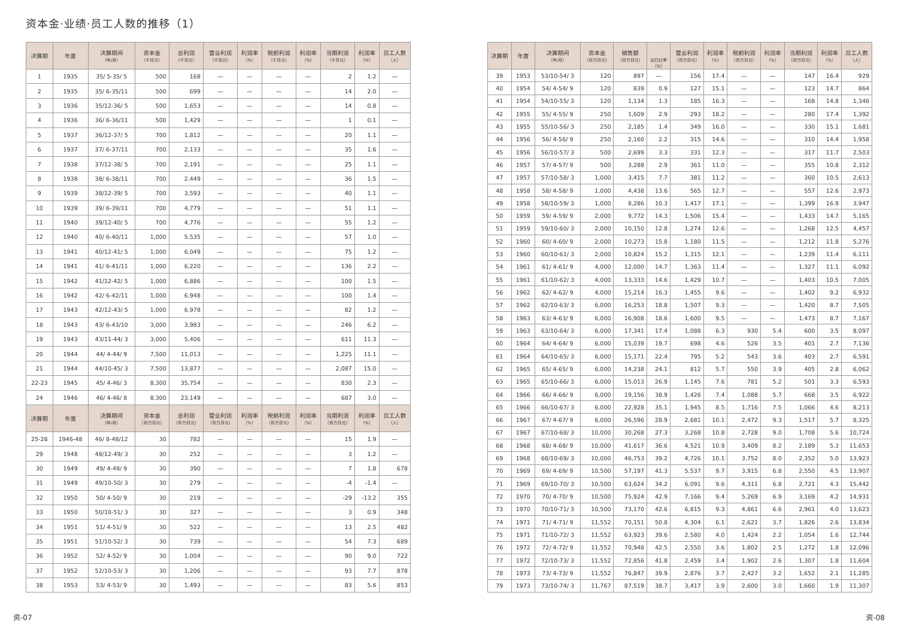资本金·业绩·员工人数的推移（1）
| 决算期 | 年度 | 决算期间 （年/月） | 资本金 （千日元） | 总利润 （千日元） | 营业利润 （千日元） | 利润率 （%） | 税前利润 （千日元） | 利润率 （%） | 当期利润 （千日元） | 利润率 （%） | 员工人数 （人） |
| --- | --- | --- | --- | --- | --- | --- | --- | --- | --- | --- | --- |
| 1 | 1935 | 35/ 5-35/ 5 | 500 | 168 | — | — | — | — | 2 | 1.2 | — |
| 2 | 1935 | 35/ 6-35/11 | 500 | 699 | — | — | — | — | 14 | 2.0 | — |
| 3 | 1936 | 35/12-36/ 5 | 500 | 1,653 | — | — | — | — | 14 | 0.8 | — |
| 4 | 1936 | 36/ 6-36/11 | 500 | 1,429 | — | — | — | — | 1 | 0.1 | — |
| 5 | 1937 | 36/12-37/ 5 | 700 | 1,812 | — | — | — | — | 20 | 1.1 | — |
| 6 | 1937 | 37/ 6-37/11 | 700 | 2,133 | — | — | — | — | 35 | 1.6 | — |
| 7 | 1938 | 37/12-38/ 5 | 700 | 2,191 | — | — | — | — | 25 | 1.1 | — |
| 8 | 1938 | 38/ 6-38/11 | 700 | 2,449 | — | — | — | — | 36 | 1.5 | — |
| 9 | 1939 | 38/12-39/ 5 | 700 | 3,593 | — | — | — | — | 40 | 1.1 | — |
| 10 | 1939 | 39/ 6-39/11 | 700 | 4,779 | — | — | — | — | 51 | 1.1 | — |
| 11 | 1940 | 39/12-40/ 5 | 700 | 4,776 | — | — | — | — | 55 | 1.2 | — |
| 12 | 1940 | 40/ 6-40/11 | 1,000 | 5,535 | — | — | — | — | 57 | 1.0 | — |
| 13 | 1941 | 40/12-41/ 5 | 1,000 | 6,049 | — | — | — | — | 75 | 1.2 | — |
| 14 | 1941 | 41/ 6-41/11 | 1,000 | 6,220 | — | — | — | — | 136 | 2.2 | — |
| 15 | 1942 | 41/12-42/ 5 | 1,000 | 6,886 | — | — | — | — | 100 | 1.5 | — |
| 16 | 1942 | 42/ 6-42/11 | 1,000 | 6,948 | — | — | — | — | 100 | 1.4 | — |
| 17 | 1943 | 42/12-43/ 5 | 1,000 | 6,978 | — | — | — | — | 82 | 1.2 | — |
| 18 | 1943 | 43/ 6-43/10 | 3,000 | 3,983 | — | — | — | — | 246 | 6.2 | — |
| 19 | 1943 | 43/11-44/ 3 | 3,000 | 5,406 | — | — | — | — | 611 | 11.3 | — |
| 20 | 1944 | 44/ 4-44/ 9 | 7,500 | 11,013 | — | — | — | — | 1,225 | 11.1 | — |
| 21 | 1944 | 44/10-45/ 3 | 7,500 | 13,877 | — | — | — | — | 2,087 | 15.0 | — |
| 22-23 | 1945 | 45/ 4-46/ 3 | 8,300 | 35,754 | — | — | — | — | 830 | 2.3 | — |
| 24 | 1946 | 46/ 4-46/ 8 | 8,300 | 23,149 | — | — | — | — | 687 | 3.0 | — |
| 决算期 | 年度 | 决算期间 （年/月） | 资本金 （百万日元） | 总利润 （百万日元） | 营业利润 （百万日元） | 利润率 （%） | 税前利润 （百万日元） | 利润率 （%） | 当期利润 （百万日元） | 利润率 （%） | 员工人数 （人） |
| 25-28 | 1946-48 | 46/ 8-48/12 | 30 | 782 | — | — | — | — | 15 | 1.9 | — |
| 29 | 1948 | 48/12-49/ 3 | 30 | 252 | — | — | — | — | 3 | 1.2 | — |
| 30 | 1949 | 49/ 4-49/ 9 | 30 | 390 | — | — | — | — | 7 | 1.8 | 678 |
| 31 | 1949 | 49/10-50/ 3 | 30 | 279 | — | — | — | — | -4 | -1.4 | — |
| 32 | 1950 | 50/ 4-50/ 9 | 30 | 219 | — | — | — | — | -29 | -13.2 | 355 |
| 33 | 1950 | 50/10-51/ 3 | 30 | 327 | — | — | — | — | 3 | 0.9 | 348 |
| 34 | 1951 | 51/ 4-51/ 9 | 30 | 522 | — | — | — | — | 13 | 2.5 | 482 |
| 35 | 1951 | 51/10-52/ 3 | 30 | 739 | — | — | — | — | 54 | 7.3 | 689 |
| 36 | 1952 | 52/ 4-52/ 9 | 30 | 1,004 | — | — | — | — | 90 | 9.0 | 722 |
| 37 | 1952 | 52/10-53/ 3 | 30 | 1,206 | — | — | — | — | 93 | 7.7 | 878 |
| 38 | 1953 | 53/ 4-53/ 9 | 30 | 1,493 | — | — | — | — | 83 | 5.6 | 853 |
| 决算期 | 年度 | 决算期间 （年/月） | 资本金 （百万日元） | 销售额 （百万日元） | 出口比率 （%） | 营业利润 （百万日元） | 利润率 （%） | 税前利润 （百万日元） | 利润率 （%） | 当期利润 （百万日元） | 利润率 （%） | 员工人数 （人） |
| --- | --- | --- | --- | --- | --- | --- | --- | --- | --- | --- | --- | --- |
| 39 | 1953 | 53/10-54/ 3 | 120 | 897 | — | 156 | 17.4 | — | — | 147 | 16.4 | 929 |
| 40 | 1954 | 54/ 4-54/ 9 | 120 | 839 | 0.9 | 127 | 15.1 | — | — | 123 | 14.7 | 864 |
| 41 | 1954 | 54/10-55/ 3 | 120 | 1,134 | 1.3 | 185 | 16.3 | — | — | 168 | 14.8 | 1,346 |
| 42 | 1955 | 55/ 4-55/ 9 | 250 | 1,609 | 2.9 | 293 | 18.2 | — | — | 280 | 17.4 | 1,392 |
| 43 | 1955 | 55/10-56/ 3 | 250 | 2,185 | 1.4 | 349 | 16.0 | — | — | 330 | 15.1 | 1,681 |
| 44 | 1956 | 56/ 4-56/ 9 | 250 | 2,160 | 2.2 | 315 | 14.6 | — | — | 310 | 14.4 | 1,958 |
| 45 | 1956 | 56/10-57/ 3 | 500 | 2,699 | 3.3 | 331 | 12.3 | — | — | 317 | 11.7 | 2,503 |
| 46 | 1957 | 57/ 4-57/ 9 | 500 | 3,288 | 2.9 | 361 | 11.0 | — | — | 355 | 10.8 | 2,312 |
| 47 | 1957 | 57/10-58/ 3 | 1,000 | 3,415 | 7.7 | 381 | 11.2 | — | — | 360 | 10.5 | 2,613 |
| 48 | 1958 | 58/ 4-58/ 9 | 1,000 | 4,438 | 13.6 | 565 | 12.7 | — | — | 557 | 12.6 | 2,973 |
| 49 | 1958 | 58/10-59/ 3 | 1,000 | 8,286 | 10.3 | 1,417 | 17.1 | — | — | 1,399 | 16.9 | 3,947 |
| 50 | 1959 | 59/ 4-59/ 9 | 2,000 | 9,772 | 14.3 | 1,506 | 15.4 | — | — | 1,433 | 14.7 | 5,165 |
| 51 | 1959 | 59/10-60/ 3 | 2,000 | 10,150 | 12.8 | 1,274 | 12.6 | — | — | 1,268 | 12.5 | 4,457 |
| 52 | 1960 | 60/ 4-60/ 9 | 2,000 | 10,273 | 15.8 | 1,180 | 11.5 | — | — | 1,212 | 11.8 | 5,276 |
| 53 | 1960 | 60/10-61/ 3 | 2,000 | 10,824 | 15.2 | 1,315 | 12.1 | — | — | 1,239 | 11.4 | 6,111 |
| 54 | 1961 | 61/ 4-61/ 9 | 4,000 | 12,000 | 14.7 | 1,363 | 11.4 | — | — | 1,327 | 11.1 | 6,092 |
| 55 | 1961 | 61/10-62/ 3 | 4,000 | 13,333 | 14.6 | 1,429 | 10.7 | — | — | 1,403 | 10.5 | 7,005 |
| 56 | 1962 | 62/ 4-62/ 9 | 4,000 | 15,214 | 16.3 | 1,455 | 9.6 | — | — | 1,402 | 9.2 | 6,932 |
| 57 | 1962 | 62/10-63/ 3 | 6,000 | 16,253 | 18.8 | 1,507 | 9.3 | — | — | 1,420 | 8.7 | 7,505 |
| 58 | 1963 | 63/ 4-63/ 9 | 6,000 | 16,908 | 18.6 | 1,600 | 9.5 | — | — | 1,473 | 8.7 | 7,167 |
| 59 | 1963 | 63/10-64/ 3 | 6,000 | 17,341 | 17.4 | 1,088 | 6.3 | 930 | 5.4 | 600 | 3.5 | 8,097 |
| 60 | 1964 | 64/ 4-64/ 9 | 6,000 | 15,039 | 19.7 | 698 | 4.6 | 526 | 3.5 | 401 | 2.7 | 7,136 |
| 61 | 1964 | 64/10-65/ 3 | 6,000 | 15,171 | 22.4 | 795 | 5.2 | 543 | 3.6 | 403 | 2.7 | 6,591 |
| 62 | 1965 | 65/ 4-65/ 9 | 6,000 | 14,238 | 24.1 | 812 | 5.7 | 550 | 3.9 | 405 | 2.8 | 6,062 |
| 63 | 1965 | 65/10-66/ 3 | 6,000 | 15,013 | 26.9 | 1,145 | 7.6 | 781 | 5.2 | 501 | 3.3 | 6,593 |
| 64 | 1966 | 66/ 4-66/ 9 | 6,000 | 19,156 | 38.9 | 1,426 | 7.4 | 1,088 | 5.7 | 668 | 3.5 | 6,922 |
| 65 | 1966 | 66/10-67/ 3 | 6,000 | 22,928 | 35.1 | 1,945 | 8.5 | 1,716 | 7.5 | 1,066 | 4.6 | 8,213 |
| 66 | 1967 | 67/ 4-67/ 9 | 6,000 | 26,596 | 28.9 | 2,681 | 10.1 | 2,472 | 9.3 | 1,517 | 5.7 | 8,325 |
| 67 | 1967 | 67/10-68/ 3 | 10,000 | 30,268 | 27.3 | 3,268 | 10.8 | 2,728 | 9.0 | 1,708 | 5.6 | 10,724 |
| 68 | 1968 | 68/ 4-68/ 9 | 10,000 | 41,617 | 36.6 | 4,521 | 10.9 | 3,409 | 8.2 | 2,189 | 5.3 | 11,653 |
| 69 | 1968 | 68/10-69/ 3 | 10,000 | 46,753 | 39.2 | 4,726 | 10.1 | 3,752 | 8.0 | 2,352 | 5.0 | 13,923 |
| 70 | 1969 | 69/ 4-69/ 9 | 10,500 | 57,197 | 41.3 | 5,537 | 9.7 | 3,915 | 6.8 | 2,550 | 4.5 | 13,907 |
| 71 | 1969 | 69/10-70/ 3 | 10,500 | 63,624 | 34.2 | 6,091 | 9.6 | 4,311 | 6.8 | 2,721 | 4.3 | 15,442 |
| 72 | 1970 | 70/ 4-70/ 9 | 10,500 | 75,924 | 42.9 | 7,166 | 9.4 | 5,269 | 6.9 | 3,169 | 4.2 | 14,931 |
| 73 | 1970 | 70/10-71/ 3 | 10,500 | 73,170 | 42.6 | 6,815 | 9.3 | 4,861 | 6.6 | 2,961 | 4.0 | 13,623 |
| 74 | 1971 | 71/ 4-71/ 9 | 11,552 | 70,151 | 50.8 | 4,304 | 6.1 | 2,621 | 3.7 | 1,826 | 2.6 | 13,834 |
| 75 | 1971 | 71/10-72/ 3 | 11,552 | 63,923 | 39.6 | 2,580 | 4.0 | 1,424 | 2.2 | 1,054 | 1.6 | 12,744 |
| 76 | 1972 | 72/ 4-72/ 9 | 11,552 | 70,948 | 42.5 | 2,550 | 3.6 | 1,802 | 2.5 | 1,272 | 1.8 | 12,096 |
| 77 | 1972 | 72/10-73/ 3 | 11,552 | 72,856 | 41.8 | 2,459 | 3.4 | 1,902 | 2.6 | 1,307 | 1.8 | 11,604 |
| 78 | 1973 | 73/ 4-73/ 9 | 11,552 | 76,847 | 39.9 | 2,876 | 3.7 | 2,427 | 3.2 | 1,652 | 2.1 | 11,285 |
| 79 | 1973 | 73/10-74/ 3 | 11,767 | 87,519 | 38.7 | 3,417 | 3.9 | 2,600 | 3.0 | 1,660 | 1.9 | 11,307 |
资-07 资-08